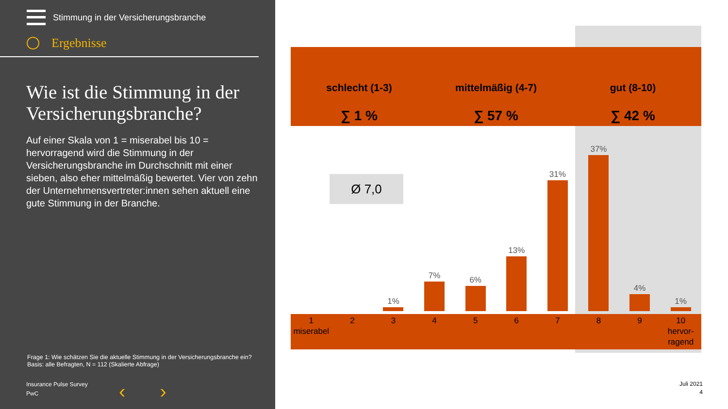Stimmung in der Versicherungsbranche
Ergebnisse
Wie ist die Stimmung in der Versicherungsbranche?
Auf einer Skala von 1 = miserabel bis 10 = hervorragend wird die Stimmung in der Versicherungsbranche im Durchschnitt mit einer sieben, also eher mittelmäßig bewertet. Vier von zehn der Unternehmensvertreter:innen sehen aktuell eine gute Stimmung in der Branche.
Frage 1: Wie schätzen Sie die aktuelle Stimmung in der Versicherungsbranche ein?
Basis: alle Befragten, N = 112 (Skalierte Abfrage)
Insurance Pulse Survey
PwC
‹ ›
schlecht (1-3)
∑ 1 %
mittelmäßig (4-7)
∑ 57 %
gut (8-10)
∑ 42 %
Ø 7,0
1%
7%
6%
13%
31%
37%
4%
1%
1
miserabel
2 3 4 5 6 7 8 9 10
hervor-
ragend
Juli 2021
4